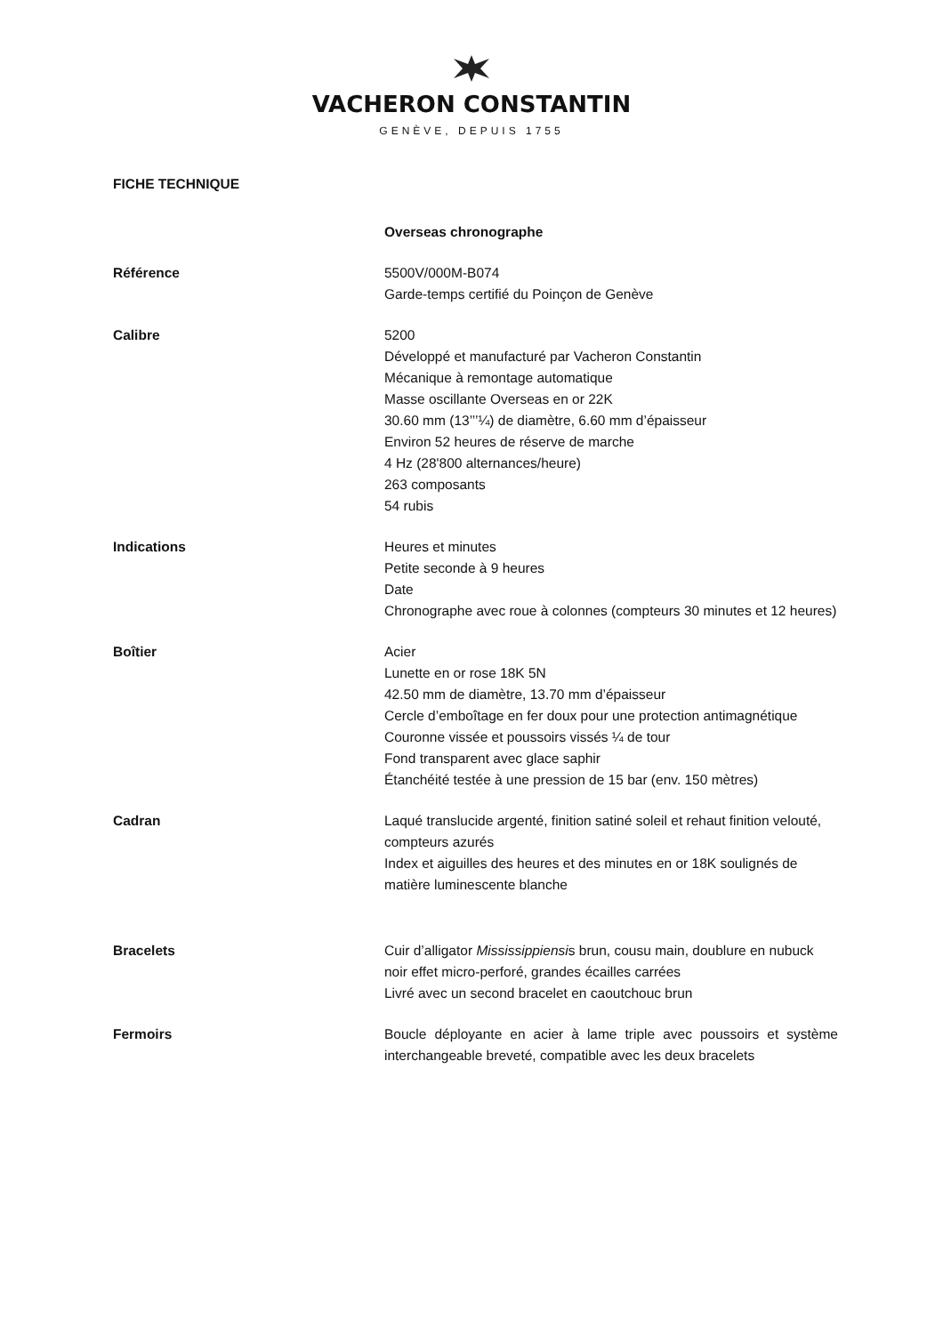VACHERON CONSTANTIN
GENÈVE, DEPUIS 1755
FICHE TECHNIQUE
Overseas chronographe
Référence 5500V/000M-B074
Garde-temps certifié du Poinçon de Genève
Calibre 5200
Développé et manufacturé par Vacheron Constantin
Mécanique à remontage automatique
Masse oscillante Overseas en or 22K
30.60 mm (13’’’¼) de diamètre, 6.60 mm d’épaisseur
Environ 52 heures de réserve de marche
4 Hz (28'800 alternances/heure)
263 composants
54 rubis
Indications Heures et minutes
Petite seconde à 9 heures
Date
Chronographe avec roue à colonnes (compteurs 30 minutes et 12 heures)
Boîtier Acier
Lunette en or rose 18K 5N
42.50 mm de diamètre, 13.70 mm d’épaisseur
Cercle d’emboîtage en fer doux pour une protection antimagnétique
Couronne vissée et poussoirs vissés ¼ de tour
Fond transparent avec glace saphir
Étanchéité testée à une pression de 15 bar (env. 150 mètres)
Cadran Laqué translucide argenté, finition satiné soleil et rehaut finition velouté, compteurs azurés
Index et aiguilles des heures et des minutes en or 18K soulignés de matière luminescente blanche
Bracelets Cuir d’alligator Mississippiensis brun, cousu main, doublure en nubuck noir effet micro-perforé, grandes écailles carrées
Livré avec un second bracelet en caoutchouc brun
Fermoirs Boucle déployante en acier à lame triple avec poussoirs et système interchangeable breveté, compatible avec les deux bracelets